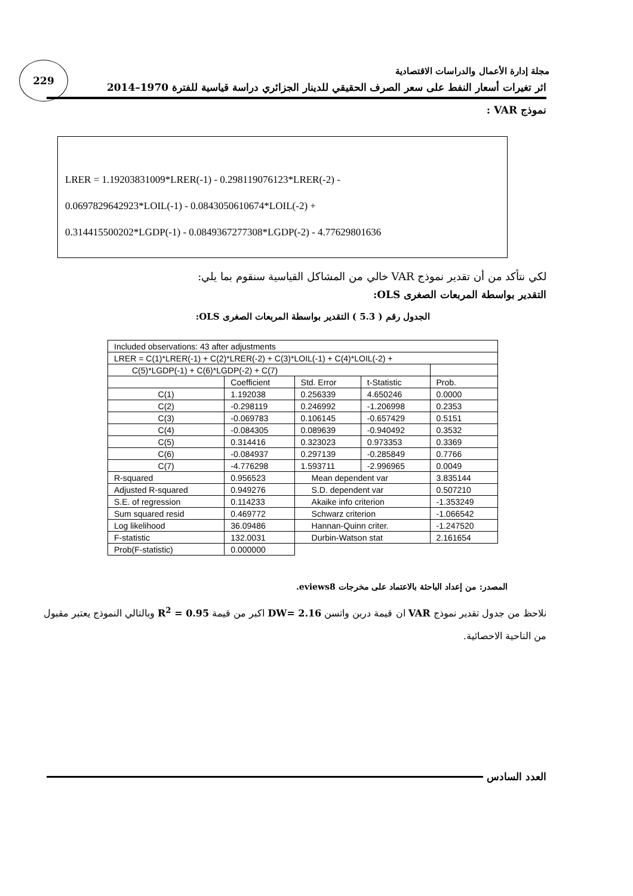229
مجلة إدارة الأعمال والدراسات الاقتصادية
اثر تغيرات أسعار النفط على سعر الصرف الحقيقي للدينار الجزائري دراسة قياسية للفترة 1970–2014
نموذج VAR :
LRER = 1.19203831009*LRER(-1) - 0.298119076123*LRER(-2) -
0.0697829642923*LOIL(-1) - 0.0843050610674*LOIL(-2) +
0.314415500202*LGDP(-1) - 0.0849367277308*LGDP(-2) - 4.77629801636
لكي نتأكد من أن تقدير نموذج VAR خالي من المشاكل القياسية سنقوم بما يلي:
التقدير بواسطة المربعات الصغرى OLS:
الجدول رقم ( 5.3 ) التقدير بواسطة المربعات الصغرى OLS:
| Included observations: 43 after adjustments | | | | |
| LRER = C(1)*LRER(-1) + C(2)*LRER(-2) + C(3)*LOIL(-1) + C(4)*LOIL(-2) + | | | | |
| C(5)*LGDP(-1) + C(6)*LGDP(-2) + C(7) | | | | |
| | Coefficient | Std. Error | t-Statistic | Prob. |
| C(1) | 1.192038 | 0.256339 | 4.650246 | 0.0000 |
| C(2) | -0.298119 | 0.246992 | -1.206998 | 0.2353 |
| C(3) | -0.069783 | 0.106145 | -0.657429 | 0.5151 |
| C(4) | -0.084305 | 0.089639 | -0.940492 | 0.3532 |
| C(5) | 0.314416 | 0.323023 | 0.973353 | 0.3369 |
| C(6) | -0.084937 | 0.297139 | -0.285849 | 0.7766 |
| C(7) | -4.776298 | 1.593711 | -2.996965 | 0.0049 |
| R-squared | 0.956523 | Mean dependent var | | 3.835144 |
| Adjusted R-squared | 0.949276 | S.D. dependent var | | 0.507210 |
| S.E. of regression | 0.114233 | Akaike info criterion | | -1.353249 |
| Sum squared resid | 0.469772 | Schwarz criterion | | -1.066542 |
| Log likelihood | 36.09486 | Hannan-Quinn criter. | | -1.247520 |
| F-statistic | 132.0031 | Durbin-Watson stat | | 2.161654 |
| Prob(F-statistic) | 0.000000 | | | |
المصدر: من إعداد الباحثة بالاعتماد على مخرجات eviews8.
نلاحظ من جدول تقدير نموذج VAR ان قيمة دربن واتسن DW= 2.16 اكبر من قيمة R<sup>2</sup> = 0.95 وبالتالي النموذج يعتبر مقبول من الناحية الاحصائية.
العدد السادس